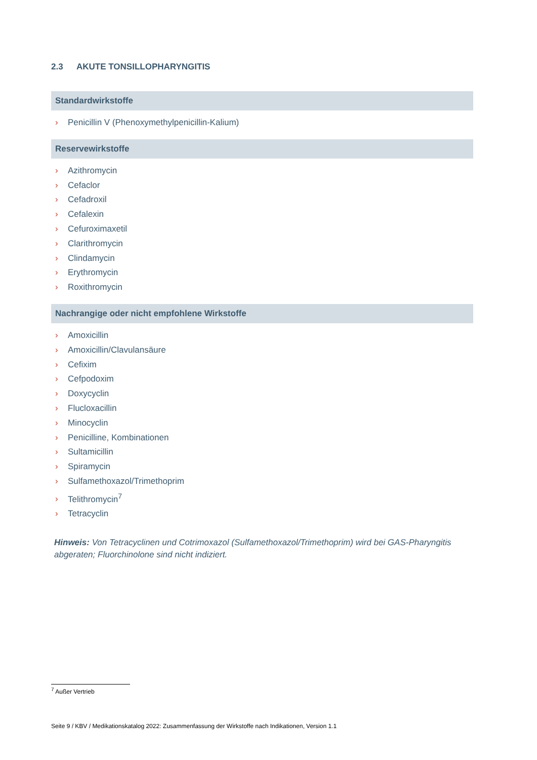2.3 AKUTE TONSILLOPHARYNGITIS
Standardwirkstoffe
› Penicillin V (Phenoxymethylpenicillin-Kalium)
Reservewirkstoffe
› Azithromycin
› Cefaclor
› Cefadroxil
› Cefalexin
› Cefuroximaxetil
› Clarithromycin
› Clindamycin
› Erythromycin
› Roxithromycin
Nachrangige oder nicht empfohlene Wirkstoffe
› Amoxicillin
› Amoxicillin/Clavulansäure
› Cefixim
› Cefpodoxim
› Doxycyclin
› Flucloxacillin
› Minocyclin
› Penicilline, Kombinationen
› Sultamicillin
› Spiramycin
› Sulfamethoxazol/Trimethoprim
› Telithromycin<sup>7</sup>
› Tetracyclin
Hinweis: Von Tetracyclinen und Cotrimoxazol (Sulfamethoxazol/Trimethoprim) wird bei GAS-Pharyngitis abgeraten; Fluorchinolone sind nicht indiziert.
<sup>7</sup> Außer Vertrieb
Seite 9 / KBV / Medikationskatalog 2022: Zusammenfassung der Wirkstoffe nach Indikationen, Version 1.1